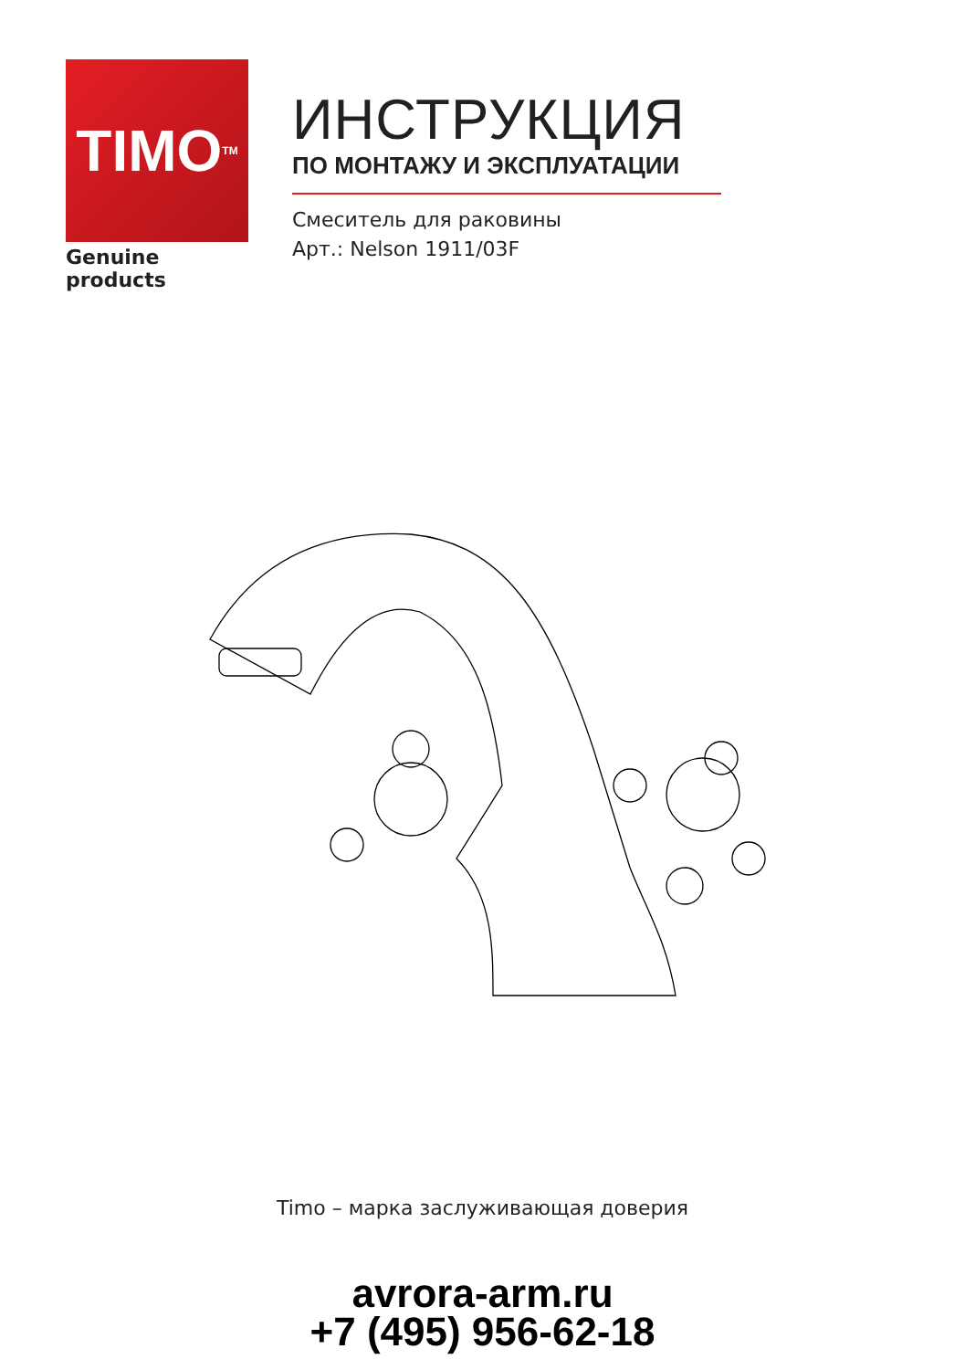TIMO<sup>TM</sup>
Genuine products
ИНСТРУКЦИЯ
ПО МОНТАЖУ И ЭКСПЛУАТАЦИИ
Смеситель для раковины
Арт.: Nelson 1911/03F
Timo – марка заслуживающая доверия
avrora-arm.ru
+7 (495) 956-62-18